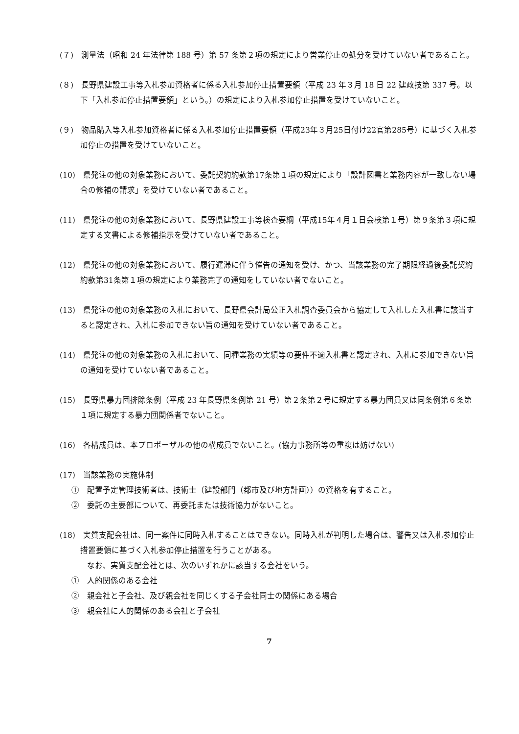(７)　測量法（昭和 24 年法律第 188 号）第 57 条第２項の規定により営業停止の処分を受けていない者であること。
(８)　長野県建設工事等入札参加資格者に係る入札参加停止措置要領（平成 23 年３月 18 日 22 建政技第 337 号。以下「入札参加停止措置要領」という。）の規定により入札参加停止措置を受けていないこと。
(９)　物品購入等入札参加資格者に係る入札参加停止措置要領（平成23年３月25日付け22官第285号）に基づく入札参加停止の措置を受けていないこと。
(10)　県発注の他の対象業務において、委託契約約款第17条第１項の規定により「設計図書と業務内容が一致しない場合の修補の請求」を受けていない者であること。
(11)　県発注の他の対象業務において、長野県建設工事等検査要綱（平成15年４月１日会検第１号）第９条第３項に規定する文書による修補指示を受けていない者であること。
(12)　県発注の他の対象業務において、履行遅滞に伴う催告の通知を受け、かつ、当該業務の完了期限経過後委託契約約款第31条第１項の規定により業務完了の通知をしていない者でないこと。
(13)　県発注の他の対象業務の入札において、長野県会計局公正入札調査委員会から協定して入札した入札書に該当すると認定され、入札に参加できない旨の通知を受けていない者であること。
(14)　県発注の他の対象業務の入札において、同種業務の実績等の要件不適入札書と認定され、入札に参加できない旨の通知を受けていない者であること。
(15)　長野県暴力団排除条例（平成 23 年長野県条例第 21 号）第２条第２号に規定する暴力団員又は同条例第６条第１項に規定する暴力団関係者でないこと。
(16)　各構成員は、本プロポーザルの他の構成員でないこと。(協力事務所等の重複は妨げない)
(17)　当該業務の実施体制
①　配置予定管理技術者は、技術士（建設部門（都市及び地方計画））の資格を有すること。
②　委託の主要部について、再委託または技術協力がないこと。
(18)　実質支配会社は、同一案件に同時入札することはできない。同時入札が判明した場合は、警告又は入札参加停止措置要領に基づく入札参加停止措置を行うことがある。
なお、実質支配会社とは、次のいずれかに該当する会社をいう。
①　人的関係のある会社
②　親会社と子会社、及び親会社を同じくする子会社同士の関係にある場合
③　親会社に人的関係のある会社と子会社
7